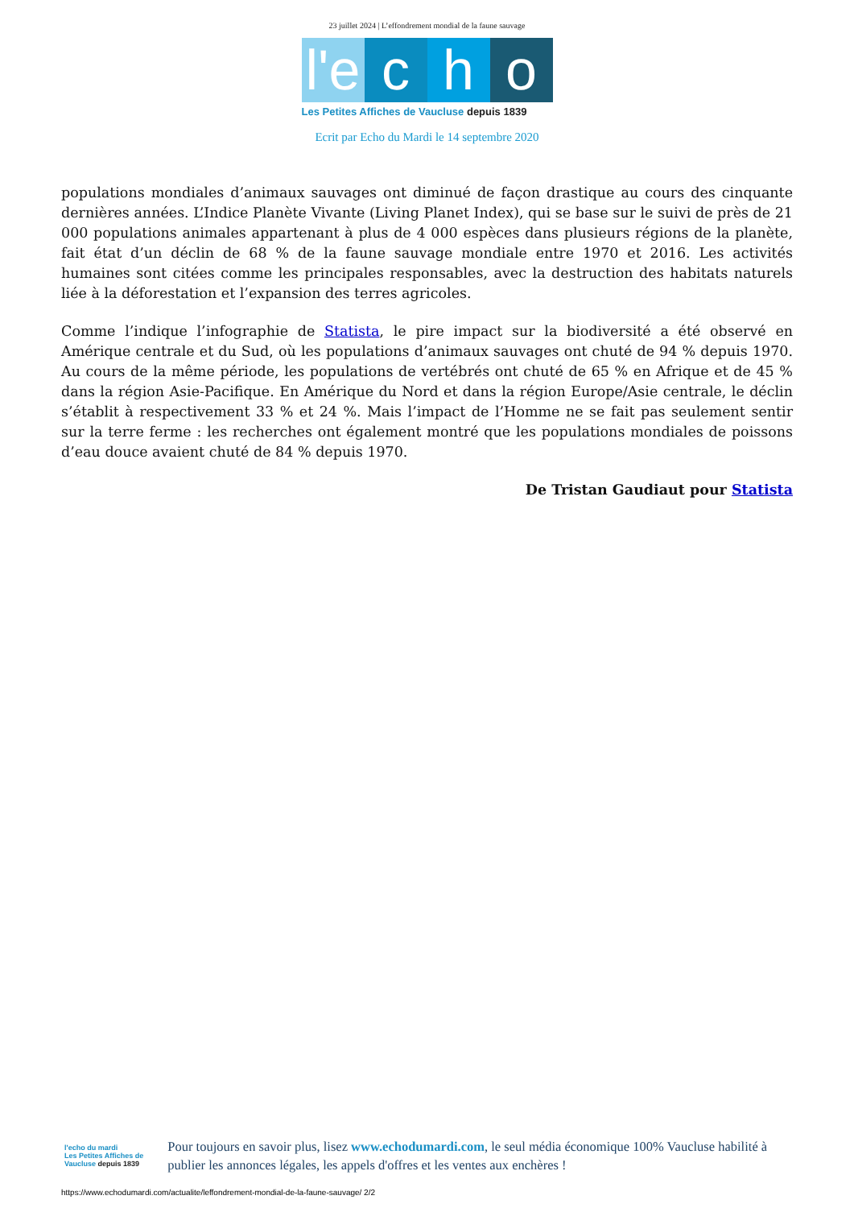23 juillet 2024 | L’effondrement mondial de la faune sauvage
l'e
c
h
o
Les Petites Affiches de Vaucluse depuis 1839
Ecrit par Echo du Mardi le 14 septembre 2020
populations mondiales d’animaux sauvages ont diminué de façon drastique au cours des cinquante dernières années. L’Indice Planète Vivante (Living Planet Index), qui se base sur le suivi de près de 21 000 populations animales appartenant à plus de 4 000 espèces dans plusieurs régions de la planète, fait état d’un déclin de 68 % de la faune sauvage mondiale entre 1970 et 2016. Les activités humaines sont citées comme les principales responsables, avec la destruction des habitats naturels liée à la déforestation et l’expansion des terres agricoles.
Comme l’indique l’infographie de Statista, le pire impact sur la biodiversité a été observé en Amérique centrale et du Sud, où les populations d’animaux sauvages ont chuté de 94 % depuis 1970. Au cours de la même période, les populations de vertébrés ont chuté de 65 % en Afrique et de 45 % dans la région Asie-Pacifique. En Amérique du Nord et dans la région Europe/Asie centrale, le déclin s’établit à respectivement 33 % et 24 %. Mais l’impact de l’Homme ne se fait pas seulement sentir sur la terre ferme : les recherches ont également montré que les populations mondiales de poissons d’eau douce avaient chuté de 84 % depuis 1970.
De Tristan Gaudiaut pour Statista
l'echo du mardi
Les Petites Affiches de Vaucluse depuis 1839
Pour toujours en savoir plus, lisez www.echodumardi.com, le seul média économique 100% Vaucluse habilité à publier les annonces légales, les appels d'offres et les ventes aux enchères !
https://www.echodumardi.com/actualite/leffondrement-mondial-de-la-faune-sauvage/ 2/2